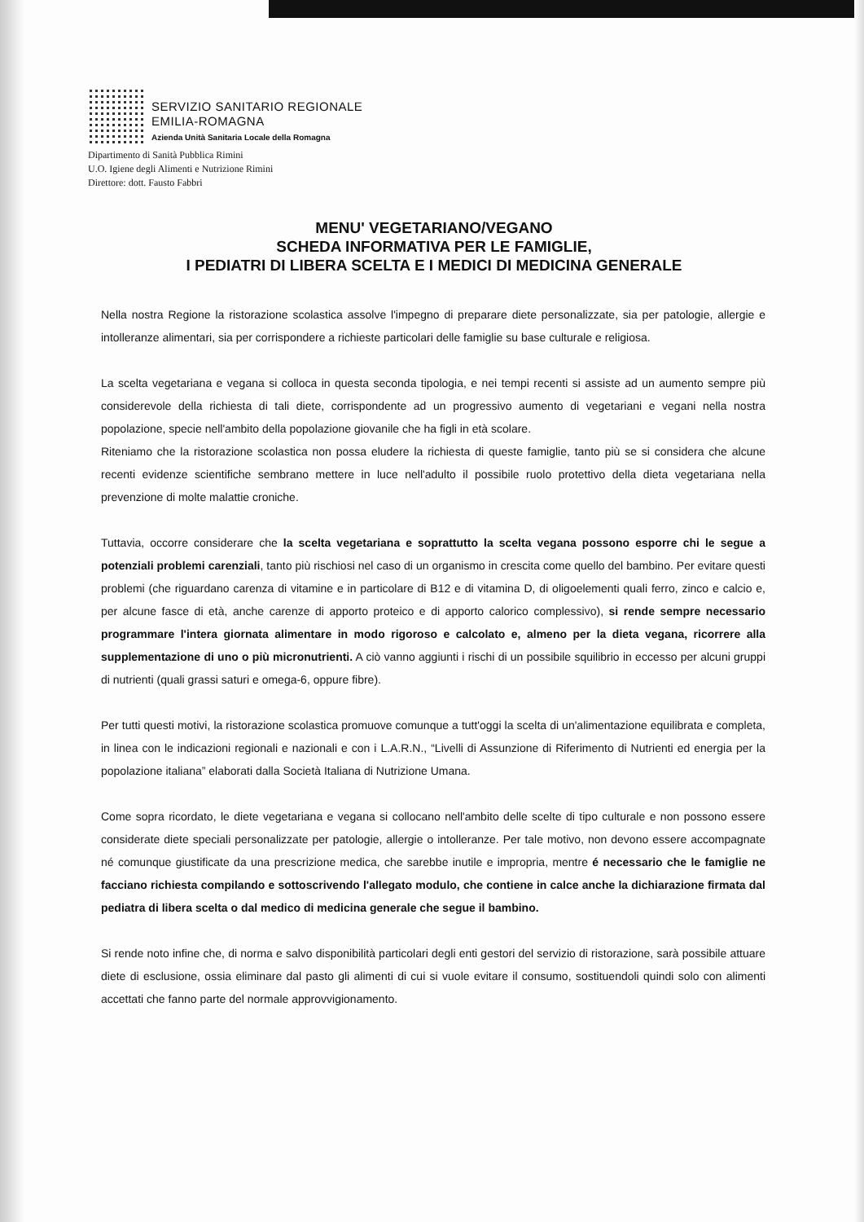SERVIZIO SANITARIO REGIONALE
EMILIA-ROMAGNA
Azienda Unità Sanitaria Locale della Romagna
Dipartimento di Sanità Pubblica Rimini
U.O. Igiene degli Alimenti e Nutrizione Rimini
Direttore: dott. Fausto Fabbri
MENU' VEGETARIANO/VEGANO
SCHEDA INFORMATIVA PER LE FAMIGLIE,
I PEDIATRI DI LIBERA SCELTA E I MEDICI DI MEDICINA GENERALE
Nella nostra Regione la ristorazione scolastica assolve l'impegno di preparare diete personalizzate, sia per patologie, allergie e intolleranze alimentari, sia per corrispondere a richieste particolari delle famiglie su base culturale e religiosa.
La scelta vegetariana e vegana si colloca in questa seconda tipologia, e nei tempi recenti si assiste ad un aumento sempre più considerevole della richiesta di tali diete, corrispondente ad un progressivo aumento di vegetariani e vegani nella nostra popolazione, specie nell'ambito della popolazione giovanile che ha figli in età scolare.
Riteniamo che la ristorazione scolastica non possa eludere la richiesta di queste famiglie, tanto più se si considera che alcune recenti evidenze scientifiche sembrano mettere in luce nell'adulto il possibile ruolo protettivo della dieta vegetariana nella prevenzione di molte malattie croniche.
Tuttavia, occorre considerare che la scelta vegetariana e soprattutto la scelta vegana possono esporre chi le segue a potenziali problemi carenziali, tanto più rischiosi nel caso di un organismo in crescita come quello del bambino. Per evitare questi problemi (che riguardano carenza di vitamine e in particolare di B12 e di vitamina D, di oligoelementi quali ferro, zinco e calcio e, per alcune fasce di età, anche carenze di apporto proteico e di apporto calorico complessivo), si rende sempre necessario programmare l'intera giornata alimentare in modo rigoroso e calcolato e, almeno per la dieta vegana, ricorrere alla supplementazione di uno o più micronutrienti. A ciò vanno aggiunti i rischi di un possibile squilibrio in eccesso per alcuni gruppi di nutrienti (quali grassi saturi e omega-6, oppure fibre).
Per tutti questi motivi, la ristorazione scolastica promuove comunque a tutt'oggi la scelta di un'alimentazione equilibrata e completa, in linea con le indicazioni regionali e nazionali e con i L.A.R.N., “Livelli di Assunzione di Riferimento di Nutrienti ed energia per la popolazione italiana” elaborati dalla Società Italiana di Nutrizione Umana.
Come sopra ricordato, le diete vegetariana e vegana si collocano nell'ambito delle scelte di tipo culturale e non possono essere considerate diete speciali personalizzate per patologie, allergie o intolleranze. Per tale motivo, non devono essere accompagnate né comunque giustificate da una prescrizione medica, che sarebbe inutile e impropria, mentre é necessario che le famiglie ne facciano richiesta compilando e sottoscrivendo l'allegato modulo, che contiene in calce anche la dichiarazione firmata dal pediatra di libera scelta o dal medico di medicina generale che segue il bambino.
Si rende noto infine che, di norma e salvo disponibilità particolari degli enti gestori del servizio di ristorazione, sarà possibile attuare diete di esclusione, ossia eliminare dal pasto gli alimenti di cui si vuole evitare il consumo, sostituendoli quindi solo con alimenti accettati che fanno parte del normale approvvigionamento.